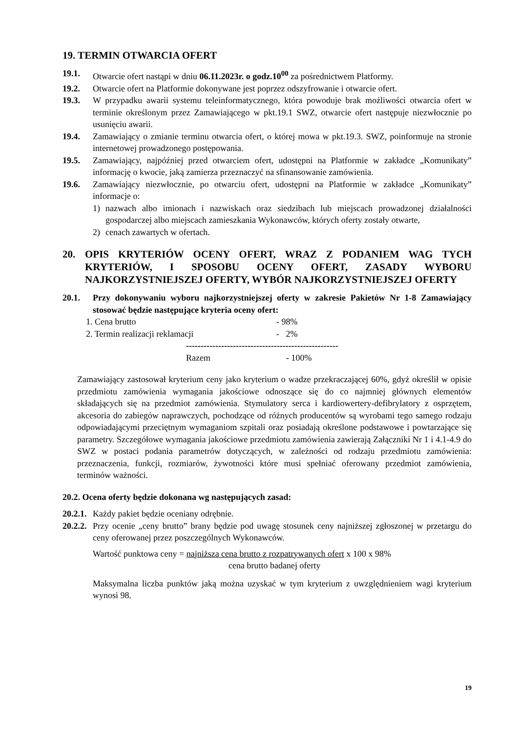19. TERMIN OTWARCIA OFERT
19.1. Otwarcie ofert nastąpi w dniu 06.11.2023r. o godz.10<sup>00</sup> za pośrednictwem Platformy.
19.2. Otwarcie ofert na Platformie dokonywane jest poprzez odszyfrowanie i otwarcie ofert.
19.3. W przypadku awarii systemu teleinformatycznego, która powoduje brak możliwości otwarcia ofert w terminie określonym przez Zamawiającego w pkt.19.1 SWZ, otwarcie ofert następuje niezwłocznie po usunięciu awarii.
19.4. Zamawiający o zmianie terminu otwarcia ofert, o której mowa w pkt.19.3. SWZ, poinformuje na stronie internetowej prowadzonego postępowania.
19.5. Zamawiający, najpóźniej przed otwarciem ofert, udostępni na Platformie w zakładce „Komunikaty” informację o kwocie, jaką zamierza przeznaczyć na sfinansowanie zamówienia.
19.6. Zamawiający niezwłocznie, po otwarciu ofert, udostępni na Platformie w zakładce „Komunikaty” informacje o:
1) nazwach albo imionach i nazwiskach oraz siedzibach lub miejscach prowadzonej działalności gospodarczej albo miejscach zamieszkania Wykonawców, których oferty zostały otwarte,
2) cenach zawartych w ofertach.
20. OPIS KRYTERIÓW OCENY OFERT, WRAZ Z PODANIEM WAG TYCH KRYTERIÓW, I SPOSOBU OCENY OFERT, ZASADY WYBORU NAJKORZYSTNIEJSZEJ OFERTY, WYBÓR NAJKORZYSTNIEJSZEJ OFERTY
20.1. Przy dokonywaniu wyboru najkorzystniejszej oferty w zakresie Pakietów Nr 1-8 Zamawiający stosować będzie następujące kryteria oceny ofert:
1. Cena brutto - 98%
2. Termin realizacji reklamacji - 2%
----------------------------------------------------
Razem - 100%
Zamawiający zastosował kryterium ceny jako kryterium o wadze przekraczającej 60%, gdyż określił w opisie przedmiotu zamówienia wymagania jakościowe odnoszące się do co najmniej głównych elementów składających się na przedmiot zamówienia. Stymulatory serca i kardiowertery-defibrylatory z osprzętem, akcesoria do zabiegów naprawczych, pochodzące od różnych producentów są wyrobami tego samego rodzaju odpowiadającymi przeciętnym wymaganiom szpitali oraz posiadają określone podstawowe i powtarzające się parametry. Szczegółowe wymagania jakościowe przedmiotu zamówienia zawierają Załączniki Nr 1 i 4.1-4.9 do SWZ w postaci podania parametrów dotyczących, w zależności od rodzaju przedmiotu zamówienia: przeznaczenia, funkcji, rozmiarów, żywotności które musi spełniać oferowany przedmiot zamówienia, terminów ważności.
20.2. Ocena oferty będzie dokonana wg następujących zasad:
20.2.1. Każdy pakiet będzie oceniany odrębnie.
20.2.2. Przy ocenie „ceny brutto” brany będzie pod uwagę stosunek ceny najniższej zgłoszonej w przetargu do ceny oferowanej przez poszczególnych Wykonawców.
Wartość punktowa ceny = najniższa cena brutto z rozpatrywanych ofert x 100 x 98%
cena brutto badanej oferty
Maksymalna liczba punktów jaką można uzyskać w tym kryterium z uwzględnieniem wagi kryterium wynosi 98.
19